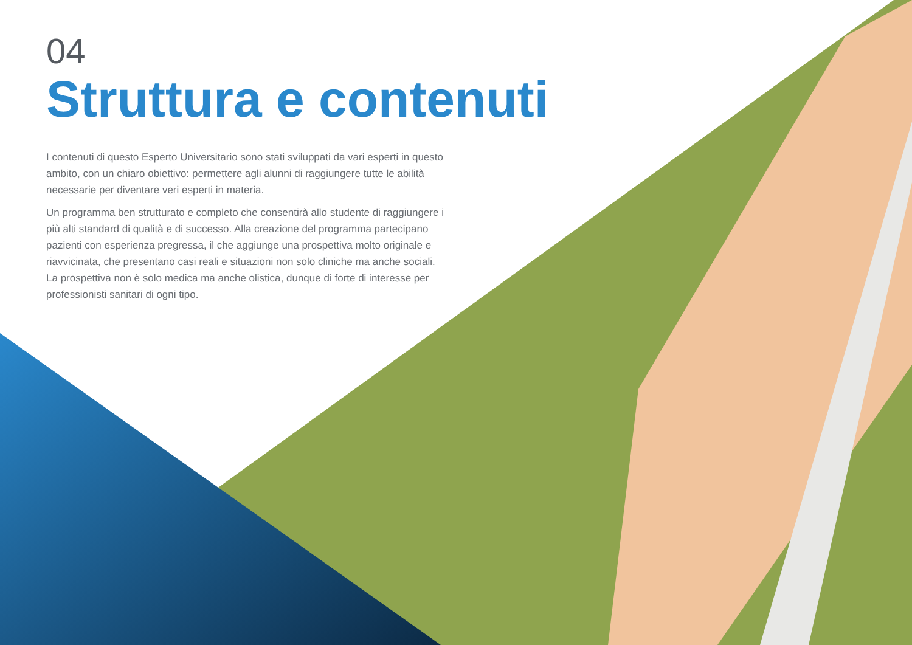04
Struttura e contenuti
I contenuti di questo Esperto Universitario sono stati sviluppati da vari esperti in questo ambito, con un chiaro obiettivo: permettere agli alunni di raggiungere tutte le abilità necessarie per diventare veri esperti in materia.
Un programma ben strutturato e completo che consentirà allo studente di raggiungere i più alti standard di qualità e di successo. Alla creazione del programma partecipano pazienti con esperienza pregressa, il che aggiunge una prospettiva molto originale e riavvicinata, che presentano casi reali e situazioni non solo cliniche ma anche sociali. La prospettiva non è solo medica ma anche olistica, dunque di forte di interesse per professionisti sanitari di ogni tipo.